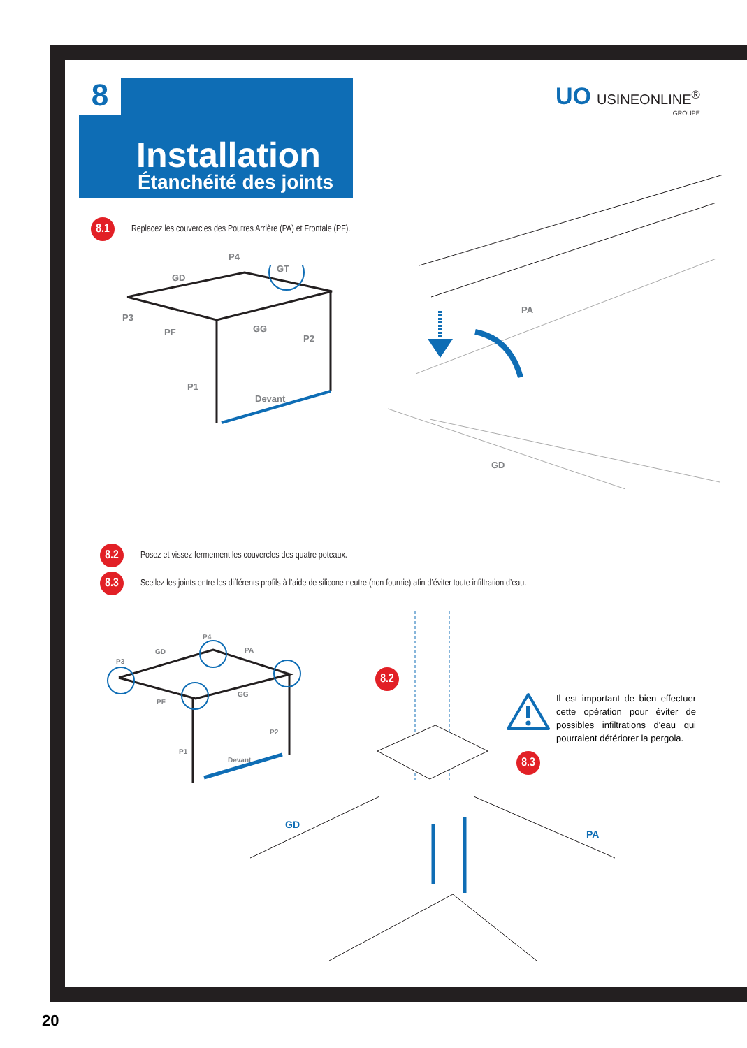Installation
Étanchéité des joints
8
UO USINEONLINE<sup>®</sup>
GROUPE
8.1
Replacez les couvercles des Poutres Arrière (PA) et Frontale (PF).
P4
GD
GT
P3
PF GG
P2
P1
Devant
PA
GD
8.2
Posez et vissez fermement les couvercles des quatre poteaux.
8.3
Scellez les joints entre les différents profils à l’aide de silicone neutre (non fournie) afin d’éviter toute infiltration d’eau.
P4
GD PA
P3
PF
GG
P2
P1
Devant
8.2
8.3
GD
PA
Il est important de bien effectuer cette opération pour éviter de possibles infiltrations d'eau qui pourraient détériorer la pergola.
20